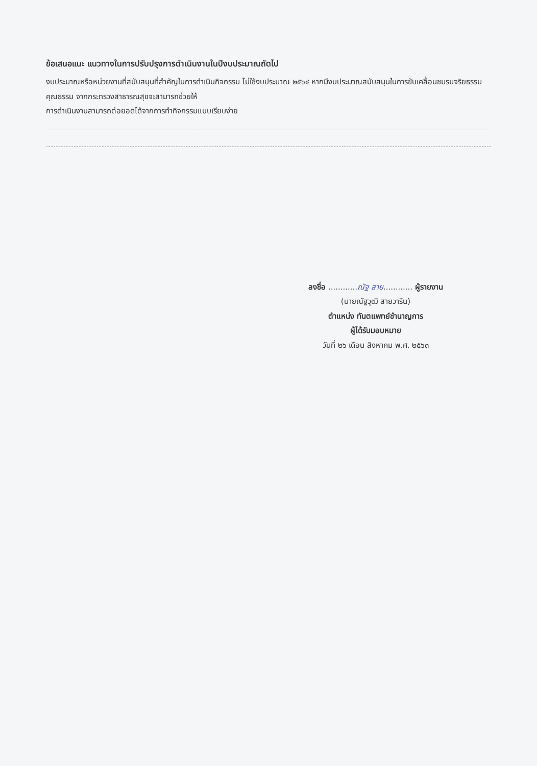ข้อเสนอแนะ แนวทางในการปรับปรุงการดำเนินงานในปีงบประมาณถัดไป
งบประมาณหรือหน่วยงานที่สนับสนุนที่สำคัญในการดำเนินกิจกรรม ไม่ใช้งบประมาณ ๒๕๖๔ หากมีงบประมาณสนับสนุนในการขับเคลื่อนชมรมจริยธรรม คุณธรรม จากกระทรวงสาธารณสุขจะสามารถช่วยให้
การดำเนินงานสามารถต่อยอดได้จากการทำกิจกรรมแบบเรียบง่าย
ลงชื่อ ............ณัฐ สาย............ ผู้รายงาน
(นายณัฐวุฒิ สายวาริน)
ตำแหน่ง ทันตแพทย์ชำนาญการ
ผู้ได้รับมอบหมาย
วันที่ ๒๖ เดือน สิงหาคม พ.ศ. ๒๕๖๓